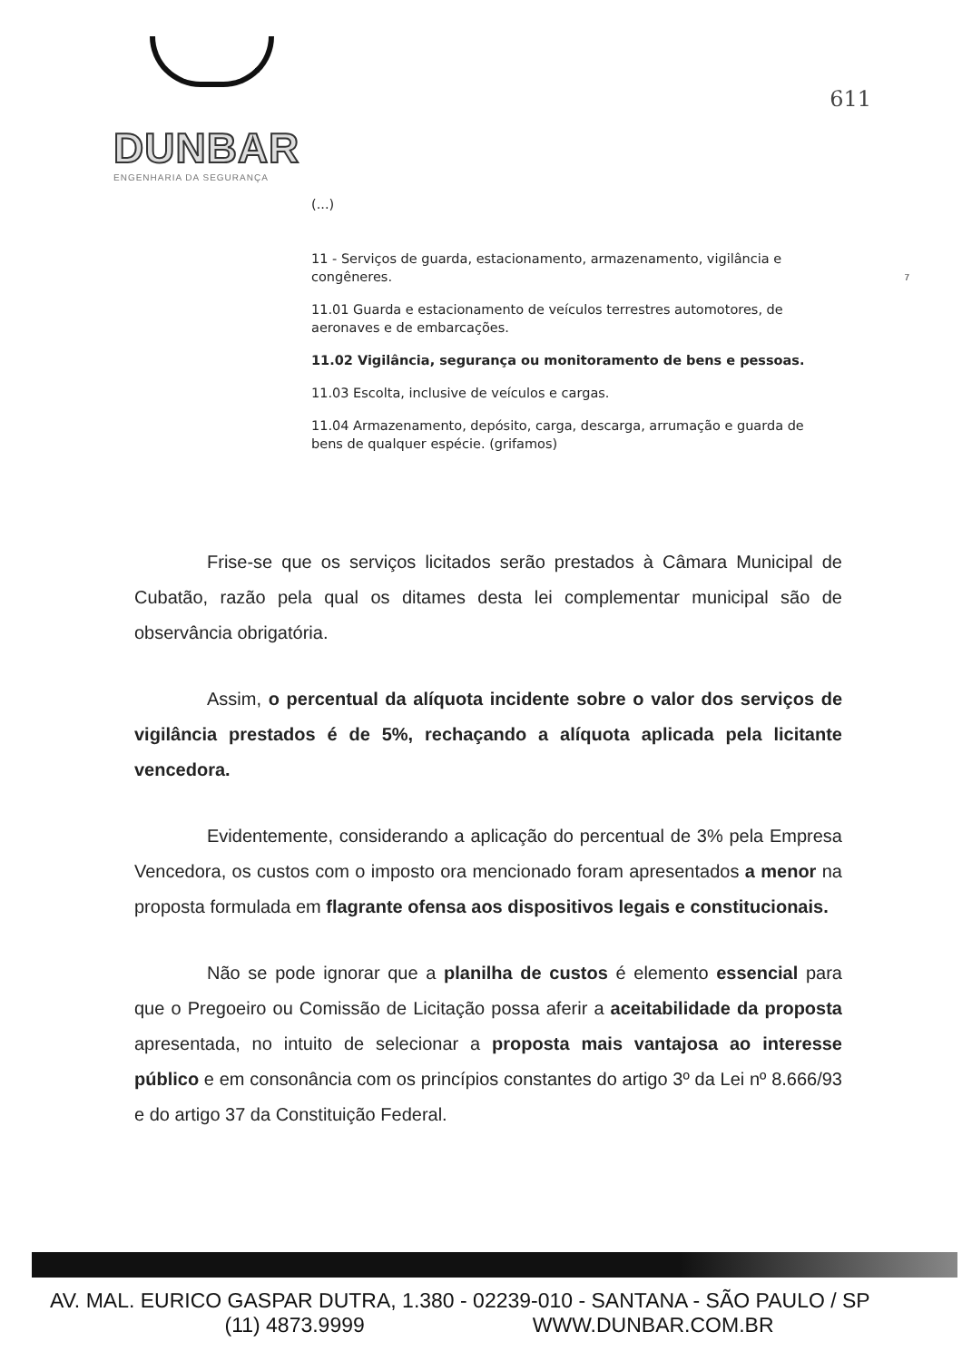DUNBAR
ENGENHARIA DA SEGURANÇA
611
7
(...)
11 - Serviços de guarda, estacionamento, armazenamento, vigilância e congêneres.
11.01 Guarda e estacionamento de veículos terrestres automotores, de aeronaves e de embarcações.
11.02 Vigilância, segurança ou monitoramento de bens e pessoas.
11.03 Escolta, inclusive de veículos e cargas.
11.04 Armazenamento, depósito, carga, descarga, arrumação e guarda de bens de qualquer espécie. (grifamos)
Frise-se que os serviços licitados serão prestados à Câmara Municipal de Cubatão, razão pela qual os ditames desta lei complementar municipal são de observância obrigatória.
Assim, o percentual da alíquota incidente sobre o valor dos serviços de vigilância prestados é de 5%, rechaçando a alíquota aplicada pela licitante vencedora.
Evidentemente, considerando a aplicação do percentual de 3% pela Empresa Vencedora, os custos com o imposto ora mencionado foram apresentados a menor na proposta formulada em flagrante ofensa aos dispositivos legais e constitucionais.
Não se pode ignorar que a planilha de custos é elemento essencial para que o Pregoeiro ou Comissão de Licitação possa aferir a aceitabilidade da proposta apresentada, no intuito de selecionar a proposta mais vantajosa ao interesse público e em consonância com os princípios constantes do artigo 3º da Lei nº 8.666/93 e do artigo 37 da Constituição Federal.
AV. MAL. EURICO GASPAR DUTRA, 1.380 - 02239-010 - SANTANA - SÃO PAULO / SP
(11) 4873.9999 WWW.DUNBAR.COM.BR